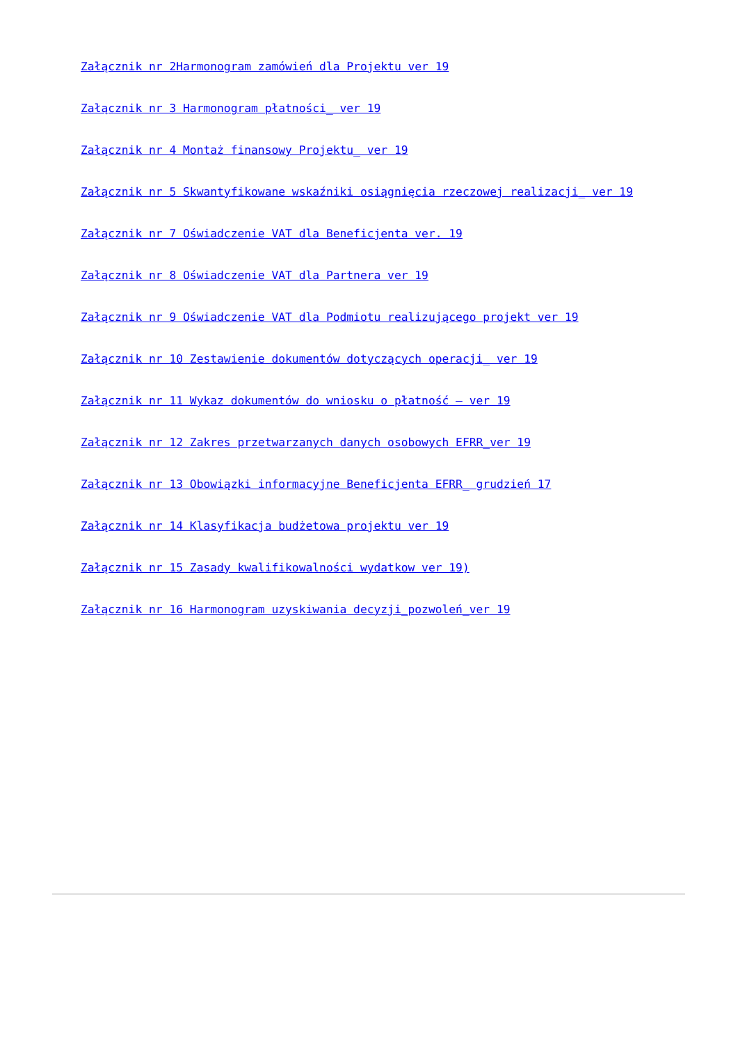Załącznik nr 2Harmonogram zamówień dla Projektu ver 19
Załącznik nr 3 Harmonogram płatności_ ver 19
Załącznik nr 4 Montaż finansowy Projektu_ ver 19
Załącznik nr 5 Skwantyfikowane wskaźniki osiągnięcia rzeczowej realizacji_ ver 19
Załącznik nr 7 Oświadczenie VAT dla Beneficjenta ver. 19
Załącznik nr 8 Oświadczenie VAT dla Partnera ver 19
Załącznik nr 9 Oświadczenie VAT dla Podmiotu realizującego projekt ver 19
Załącznik nr 10 Zestawienie dokumentów dotyczących operacji_ ver 19
Załącznik nr 11 Wykaz dokumentów do wniosku o płatność – ver 19
Załącznik nr 12 Zakres przetwarzanych danych osobowych EFRR_ver 19
Załącznik nr 13 Obowiązki informacyjne Beneficjenta EFRR_ grudzień 17
Załącznik nr 14 Klasyfikacja budżetowa projektu ver 19
Załącznik nr 15 Zasady kwalifikowalności wydatkow ver 19)
Załącznik nr 16 Harmonogram uzyskiwania decyzji_pozwoleń_ver 19